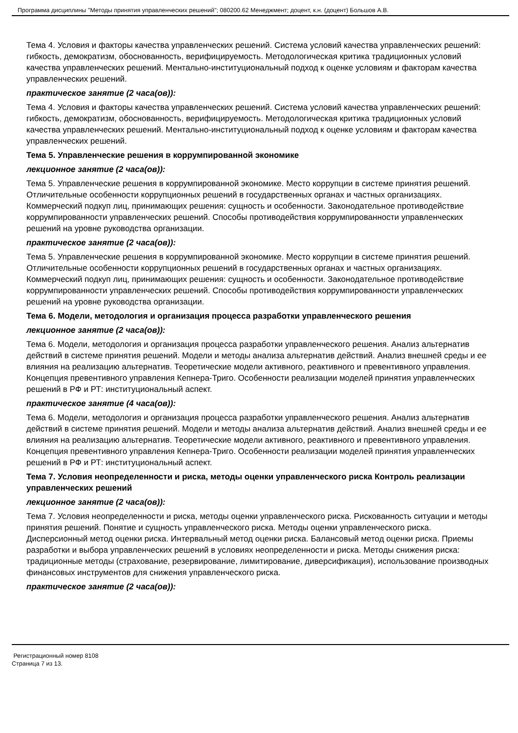Программа дисциплины "Методы принятия управленческих решений"; 080200.62 Менеджмент; доцент, к.н. (доцент) Большов А.В.
Тема 4. Условия и факторы качества управленческих решений. Система условий качества управленческих решений: гибкость, демократизм, обоснованность, верифицируемость. Методологическая критика традиционных условий качества управленческих решений. Ментально-институциональный подход к оценке условиям и факторам качества управленческих решений.
практическое занятие (2 часа(ов)):
Тема 4. Условия и факторы качества управленческих решений. Система условий качества управленческих решений: гибкость, демократизм, обоснованность, верифицируемость. Методологическая критика традиционных условий качества управленческих решений. Ментально-институциональный подход к оценке условиям и факторам качества управленческих решений.
Тема 5. Управленческие решения в коррумпированной экономике
лекционное занятие (2 часа(ов)):
Тема 5. Управленческие решения в коррумпированной экономике. Место коррупции в системе принятия решений. Отличительные особенности коррупционных решений в государственных органах и частных организациях. Коммерческий подкуп лиц, принимающих решения: сущность и особенности. Законодательное противодействие коррумпированности управленческих решений. Способы противодействия коррумпированности управленческих решений на уровне руководства организации.
практическое занятие (2 часа(ов)):
Тема 5. Управленческие решения в коррумпированной экономике. Место коррупции в системе принятия решений. Отличительные особенности коррупционных решений в государственных органах и частных организациях. Коммерческий подкуп лиц, принимающих решения: сущность и особенности. Законодательное противодействие коррумпированности управленческих решений. Способы противодействия коррумпированности управленческих решений на уровне руководства организации.
Тема 6. Модели, методология и организация процесса разработки управленческого решения
лекционное занятие (2 часа(ов)):
Тема 6. Модели, методология и организация процесса разработки управленческого решения. Анализ альтернатив действий в системе принятия решений. Модели и методы анализа альтернатив действий. Анализ внешней среды и ее влияния на реализацию альтернатив. Теоретические модели активного, реактивного и превентивного управления. Концепция превентивного управления Кепнера-Триго. Особенности реализации моделей принятия управленческих решений в РФ и РТ: институциональный аспект.
практическое занятие (4 часа(ов)):
Тема 6. Модели, методология и организация процесса разработки управленческого решения. Анализ альтернатив действий в системе принятия решений. Модели и методы анализа альтернатив действий. Анализ внешней среды и ее влияния на реализацию альтернатив. Теоретические модели активного, реактивного и превентивного управления. Концепция превентивного управления Кепнера-Триго. Особенности реализации моделей принятия управленческих решений в РФ и РТ: институциональный аспект.
Тема 7. Условия неопределенности и риска, методы оценки управленческого риска Контроль реализации управленческих решений
лекционное занятие (2 часа(ов)):
Тема 7. Условия неопределенности и риска, методы оценки управленческого риска. Рискованность ситуации и методы принятия решений. Понятие и сущность управленческого риска. Методы оценки управленческого риска. Дисперсионный метод оценки риска. Интервальный метод оценки риска. Балансовый метод оценки риска. Приемы разработки и выбора управленческих решений в условиях неопределенности и риска. Методы снижения риска: традиционные методы (страхование, резервирование, лимитирование, диверсификация), использование производных финансовых инструментов для снижения управленческого риска.
практическое занятие (2 часа(ов)):
Регистрационный номер 8108
Страница 7 из 13.